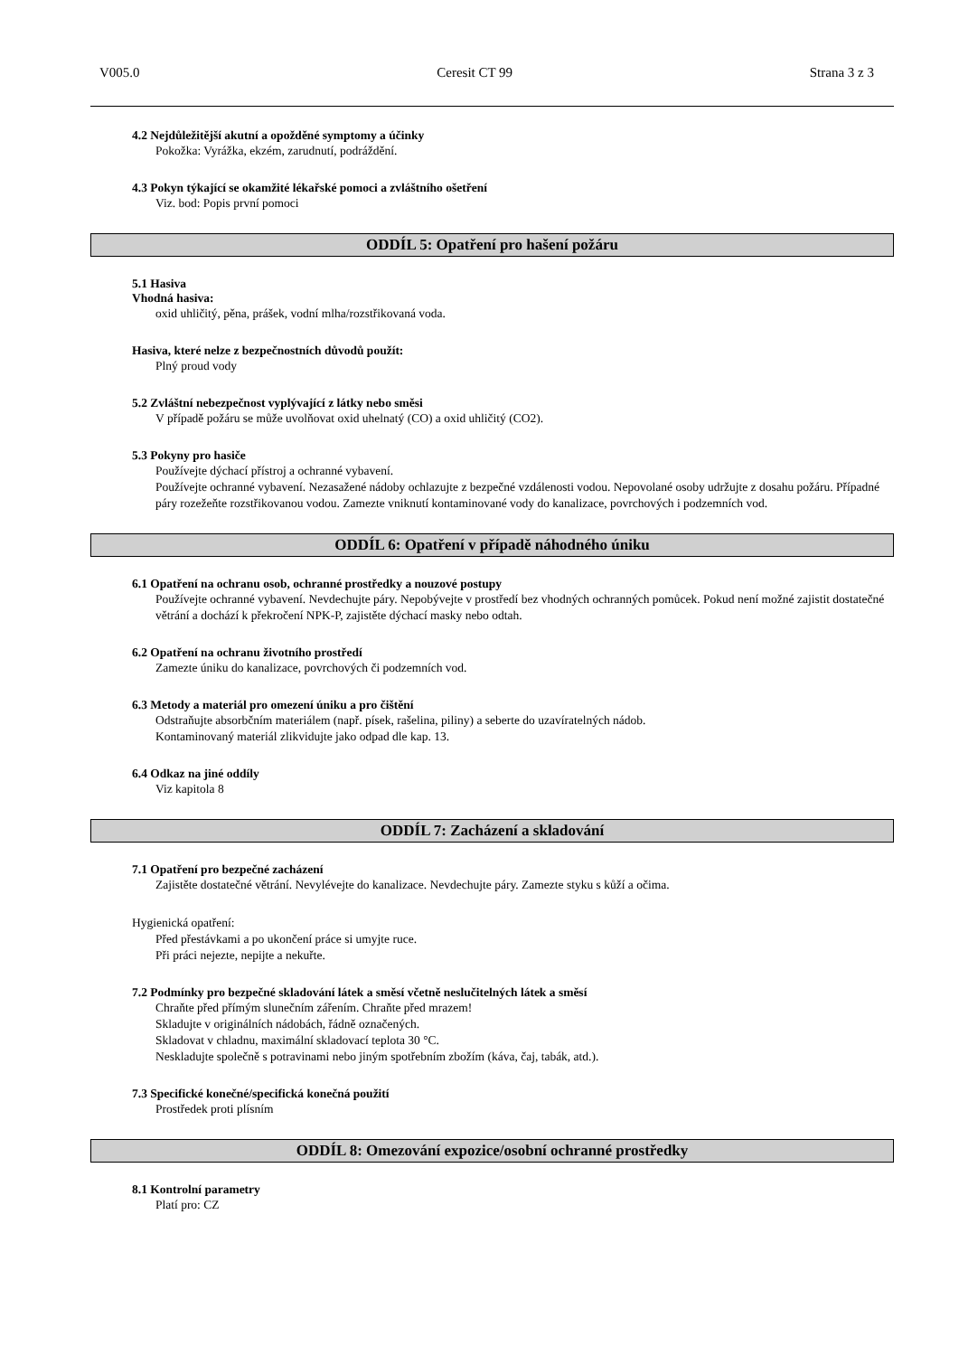V005.0 Ceresit CT 99 Strana 3 z 3
4.2 Nejdůležitější akutní a opožděné symptomy a účinky
Pokožka: Vyrážka, ekzém, zarudnutí, podráždění.
4.3 Pokyn týkající se okamžité lékařské pomoci a zvláštního ošetření
Viz. bod: Popis první pomoci
ODDÍL 5: Opatření pro hašení požáru
5.1 Hasiva
Vhodná hasiva:
oxid uhličitý, pěna, prášek, vodní mlha/rozstřikovaná voda.
Hasiva, které nelze z bezpečnostních důvodů použít:
Plný proud vody
5.2 Zvláštní nebezpečnost vyplývající z látky nebo směsi
V případě požáru se může uvolňovat oxid uhelnatý (CO) a oxid uhličitý (CO2).
5.3 Pokyny pro hasiče
Používejte dýchací přístroj a ochranné vybavení.
Používejte ochranné vybavení. Nezasažené nádoby ochlazujte z bezpečné vzdálenosti vodou. Nepovolané osoby udržujte z dosahu požáru. Případné páry rozežeňte rozstřikovanou vodou. Zamezte vniknutí kontaminované vody do kanalizace, povrchových i podzemních vod.
ODDÍL 6: Opatření v případě náhodného úniku
6.1 Opatření na ochranu osob, ochranné prostředky a nouzové postupy
Používejte ochranné vybavení. Nevdechujte páry. Nepobývejte v prostředí bez vhodných ochranných pomůcek. Pokud není možné zajistit dostatečné větrání a dochází k překročení NPK-P, zajistěte dýchací masky nebo odtah.
6.2 Opatření na ochranu životního prostředí
Zamezte úniku do kanalizace, povrchových či podzemních vod.
6.3 Metody a materiál pro omezení úniku a pro čištění
Odstraňujte absorbčním materiálem (např. písek, rašelina, piliny) a seberte do uzavíratelných nádob.
Kontaminovaný materiál zlikvidujte jako odpad dle kap. 13.
6.4 Odkaz na jiné oddíly
Viz kapitola 8
ODDÍL 7: Zacházení a skladování
7.1 Opatření pro bezpečné zacházení
Zajistěte dostatečné větrání. Nevylévejte do kanalizace. Nevdechujte páry. Zamezte styku s kůží a očima.
Hygienická opatření:
Před přestávkami a po ukončení práce si umyjte ruce.
Při práci nejezte, nepijte a nekuřte.
7.2 Podmínky pro bezpečné skladování látek a směsí včetně neslučitelných látek a směsí
Chraňte před přímým slunečním zářením. Chraňte před mrazem!
Skladujte v originálních nádobách, řádně označených.
Skladovat v chladnu, maximální skladovací teplota 30 °C.
Neskladujte společně s potravinami nebo jiným spotřebním zbožím (káva, čaj, tabák, atd.).
7.3 Specifické konečné/specifická konečná použití
Prostředek proti plísním
ODDÍL 8: Omezování expozice/osobní ochranné prostředky
8.1 Kontrolní parametry
Platí pro: CZ